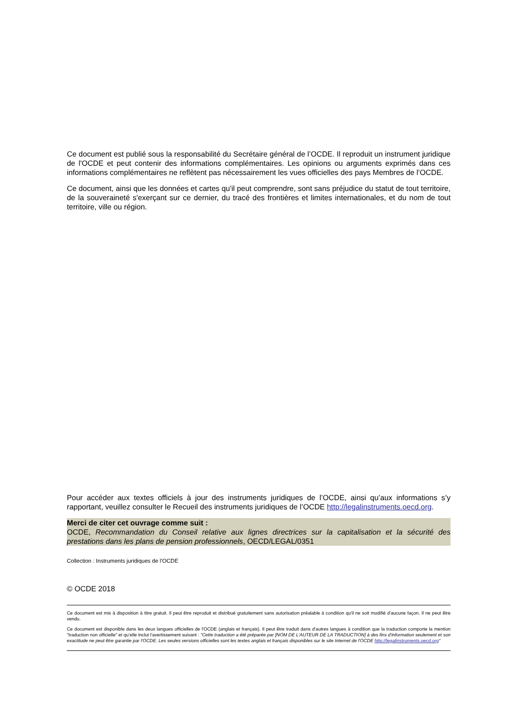Ce document est publié sous la responsabilité du Secrétaire général de l’OCDE. Il reproduit un instrument juridique de l'OCDE et peut contenir des informations complémentaires. Les opinions ou arguments exprimés dans ces informations complémentaires ne reflètent pas nécessairement les vues officielles des pays Membres de l’OCDE.
Ce document, ainsi que les données et cartes qu'il peut comprendre, sont sans préjudice du statut de tout territoire, de la souveraineté s'exerçant sur ce dernier, du tracé des frontières et limites internationales, et du nom de tout territoire, ville ou région.
Pour accéder aux textes officiels à jour des instruments juridiques de l’OCDE, ainsi qu’aux informations s’y rapportant, veuillez consulter le Recueil des instruments juridiques de l’OCDE http://legalinstruments.oecd.org.
Merci de citer cet ouvrage comme suit :
OCDE, Recommandation du Conseil relative aux lignes directrices sur la capitalisation et la sécurité des prestations dans les plans de pension professionnels, OECD/LEGAL/0351
Collection : Instruments juridiques de l’OCDE
© OCDE 2018
Ce document est mis à disposition à titre gratuit. Il peut être reproduit et distribué gratuitement sans autorisation préalable à condition qu'il ne soit modifié d'aucune façon. Il ne peut être vendu.
Ce document est disponible dans les deux langues officielles de l'OCDE (anglais et français). Il peut être traduit dans d’autres langues à condition que la traduction comporte la mention "traduction non officielle" et qu’elle inclut l'avertissement suivant : "Cette traduction a été préparée par [NOM DE L'AUTEUR DE LA TRADUCTION] à des fins d'information seulement et son exactitude ne peut être garantie par l'OCDE. Les seules versions officielles sont les textes anglais et français disponibles sur le site Internet de l'OCDE http://legalinstruments.oecd.org"